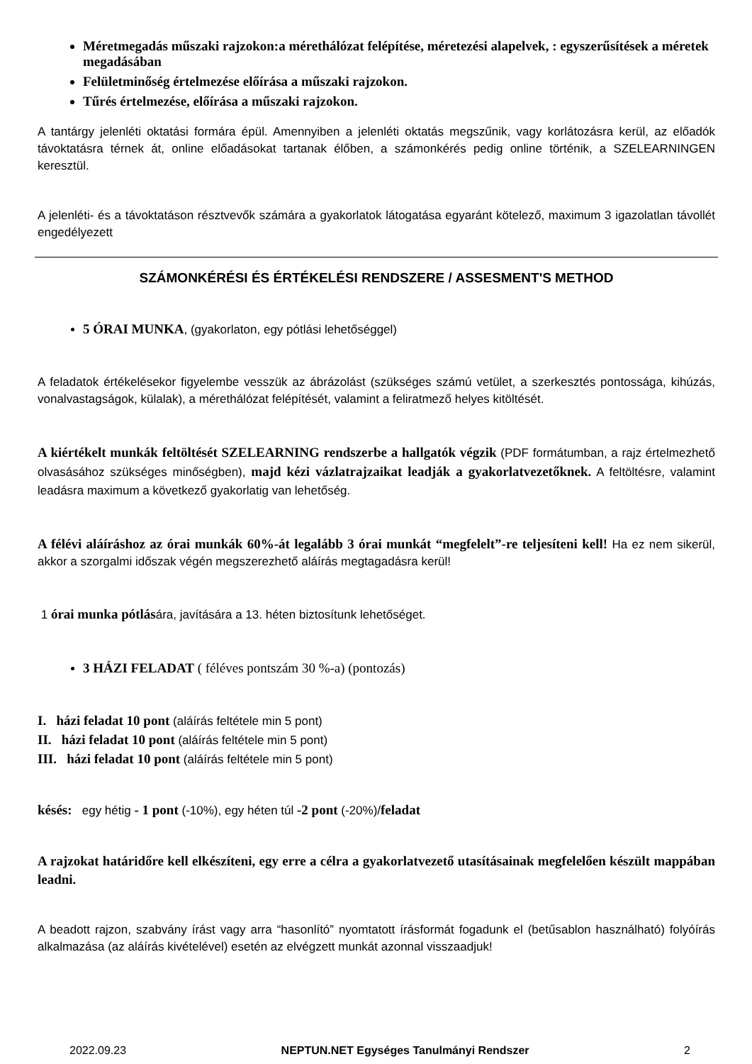Méretmegadás műszaki rajzokon:a mérethálózat felépítése, méretezési alapelvek, : egyszerűsítések a méretek megadásában
Felületminőség értelmezése előírása a műszaki rajzokon.
Tűrés értelmezése, előírása a műszaki rajzokon.
A tantárgy jelenléti oktatási formára épül. Amennyiben a jelenléti oktatás megszűnik, vagy korlátozásra kerül, az előadók távoktatásra térnek át, online előadásokat tartanak élőben, a számonkérés pedig online történik, a SZELEARNINGEN keresztül.
A jelenléti- és a távoktatáson résztvevők számára a gyakorlatok látogatása egyaránt kötelező, maximum 3 igazolatlan távollét engedélyezett
SZÁMONKÉRÉSI ÉS ÉRTÉKELÉSI RENDSZERE / ASSESMENT'S METHOD
5 ÓRAI MUNKA, (gyakorlaton, egy pótlási lehetőséggel)
A feladatok értékelésekor figyelembe vesszük az ábrázolást (szükséges számú vetület, a szerkesztés pontossága, kihúzás, vonalvastagságok, külalak), a mérethálózat felépítését, valamint a feliratmező helyes kitöltését.
A kiértékelt munkák feltöltését SZELEARNING rendszerbe a hallgatók végzik (PDF formátumban, a rajz értelmezhető olvasásához szükséges minőségben), majd kézi vázlatrajzaikat leadják a gyakorlatvezetőknek. A feltöltésre, valamint leadásra maximum a következő gyakorlatig van lehetőség.
A félévi aláíráshoz az órai munkák 60%-át legalább 3 órai munkát “megfelelt”-re teljesíteni kell! Ha ez nem sikerül, akkor a szorgalmi időszak végén megszerezhető aláírás megtagadásra kerül!
1 órai munka pótlására, javítására a 13. héten biztosítunk lehetőséget.
3 HÁZI FELADAT ( féléves pontszám 30 %-a) (pontozás)
I. házi feladat 10 pont (aláírás feltétele min 5 pont)
II. házi feladat 10 pont (aláírás feltétele min 5 pont)
III. házi feladat 10 pont (aláírás feltétele min 5 pont)
késés: egy hétig - 1 pont (-10%), egy héten túl -2 pont (-20%)/feladat
A rajzokat határidőre kell elkészíteni, egy erre a célra a gyakorlatvezető utasításainak megfelelően készült mappában leadni.
A beadott rajzon, szabvány írást vagy arra “hasonlító” nyomtatott írásformát fogadunk el (betűsablon használható) folyóírás alkalmazása (az aláírás kivételével) esetén az elvégzett munkát azonnal visszaadjuk!
2022.09.23 NEPTUN.NET Egységes Tanulmányi Rendszer 2